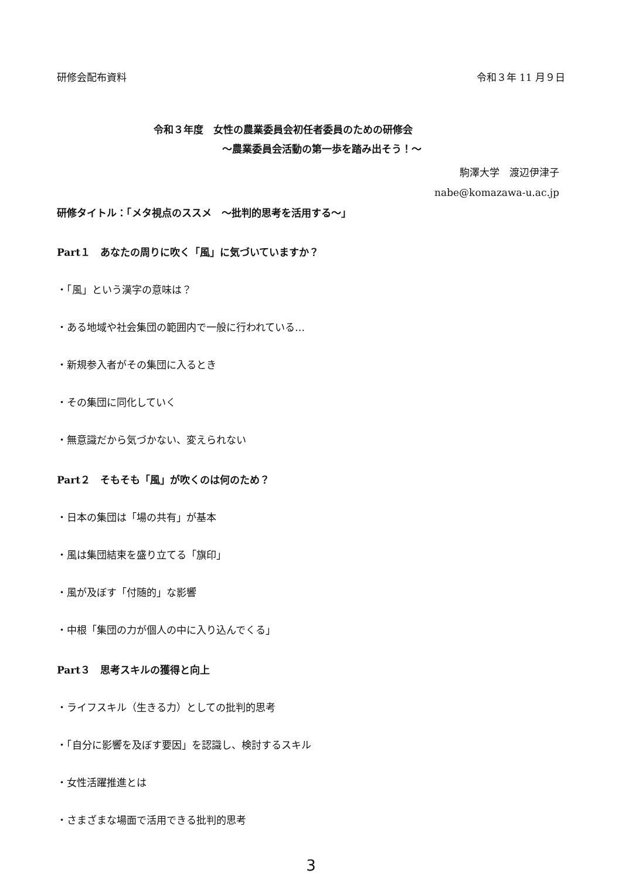研修会配布資料 令和３年 11 月９日
令和３年度　女性の農業委員会初任者委員のための研修会
～農業委員会活動の第一歩を踏み出そう！～
駒澤大学　渡辺伊津子
nabe@komazawa-u.ac.jp
研修タイトル：「メタ視点のススメ　～批判的思考を活用する～」
Part１　あなたの周りに吹く「風」に気づいていますか？
・「風」という漢字の意味は？
・ある地域や社会集団の範囲内で一般に行われている…
・新規参入者がその集団に入るとき
・その集団に同化していく
・無意識だから気づかない、変えられない
Part２　そもそも「風」が吹くのは何のため？
・日本の集団は「場の共有」が基本
・風は集団結束を盛り立てる「旗印」
・風が及ぼす「付随的」な影響
・中根「集団の力が個人の中に入り込んでくる」
Part３　思考スキルの獲得と向上
・ライフスキル（生きる力）としての批判的思考
・「自分に影響を及ぼす要因」を認識し、検討するスキル
・女性活躍推進とは
・さまざまな場面で活用できる批判的思考
3